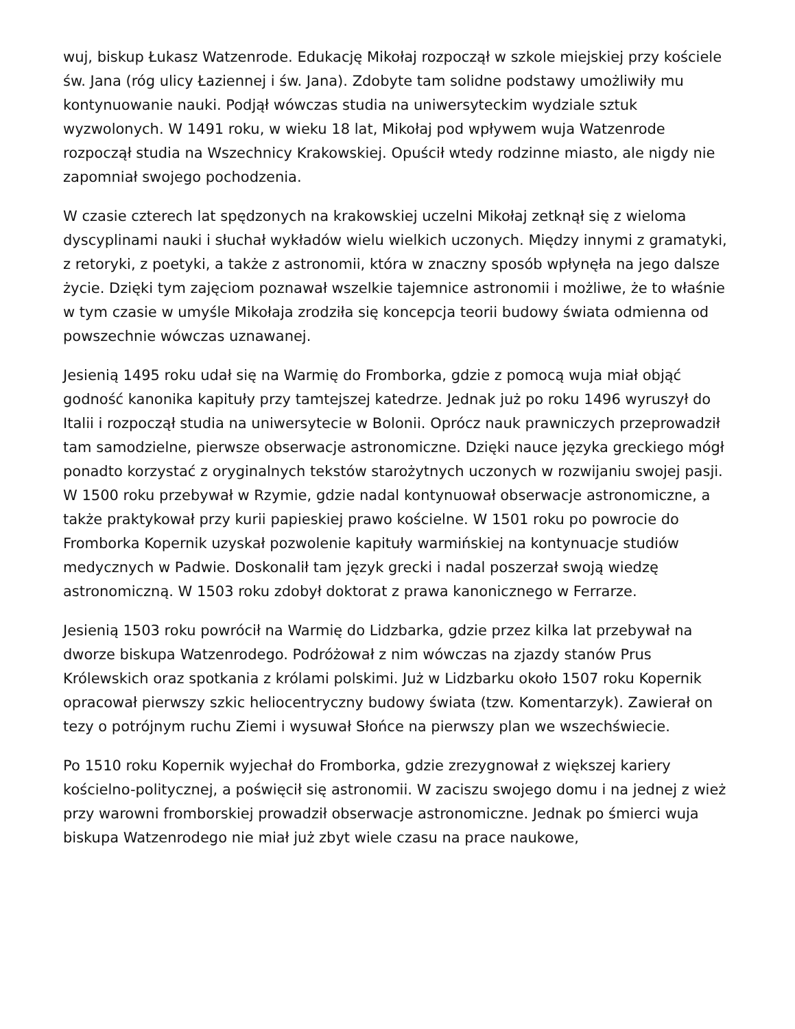wuj, biskup Łukasz Watzenrode. Edukację Mikołaj rozpoczął w szkole miejskiej przy kościele św. Jana (róg ulicy Łaziennej i św. Jana). Zdobyte tam solidne podstawy umożliwiły mu kontynuowanie nauki. Podjął wówczas studia na uniwersyteckim wydziale sztuk wyzwolonych. W 1491 roku, w wieku 18 lat, Mikołaj pod wpływem wuja Watzenrode rozpoczął studia na Wszechnicy Krakowskiej. Opuścił wtedy rodzinne miasto, ale nigdy nie zapomniał swojego pochodzenia.
W czasie czterech lat spędzonych na krakowskiej uczelni Mikołaj zetknął się z wieloma dyscyplinami nauki i słuchał wykładów wielu wielkich uczonych. Między innymi z gramatyki, z retoryki, z poetyki, a także z astronomii, która w znaczny sposób wpłynęła na jego dalsze życie. Dzięki tym zajęciom poznawał wszelkie tajemnice astronomii i możliwe, że to właśnie w tym czasie w umyśle Mikołaja zrodziła się koncepcja teorii budowy świata odmienna od powszechnie wówczas uznawanej.
Jesienią 1495 roku udał się na Warmię do Fromborka, gdzie z pomocą wuja miał objąć godność kanonika kapituły przy tamtejszej katedrze. Jednak już po roku 1496 wyruszył do Italii i rozpoczął studia na uniwersytecie w Bolonii. Oprócz nauk prawniczych przeprowadził tam samodzielne, pierwsze obserwacje astronomiczne. Dzięki nauce języka greckiego mógł ponadto korzystać z oryginalnych tekstów starożytnych uczonych w rozwijaniu swojej pasji. W 1500 roku przebywał w Rzymie, gdzie nadal kontynuował obserwacje astronomiczne, a także praktykował przy kurii papieskiej prawo kościelne. W 1501 roku po powrocie do Fromborka Kopernik uzyskał pozwolenie kapituły warmińskiej na kontynuacje studiów medycznych w Padwie. Doskonalił tam język grecki i nadal poszerzał swoją wiedzę astronomiczną. W 1503 roku zdobył doktorat z prawa kanonicznego w Ferrarze.
Jesienią 1503 roku powrócił na Warmię do Lidzbarka, gdzie przez kilka lat przebywał na dworze biskupa Watzenrodego. Podróżował z nim wówczas na zjazdy stanów Prus Królewskich oraz spotkania z królami polskimi. Już w Lidzbarku około 1507 roku Kopernik opracował pierwszy szkic heliocentryczny budowy świata (tzw. Komentarzyk). Zawierał on tezy o potrójnym ruchu Ziemi i wysuwał Słońce na pierwszy plan we wszechświecie.
Po 1510 roku Kopernik wyjechał do Fromborka, gdzie zrezygnował z większej kariery kościelno-politycznej, a poświęcił się astronomii. W zaciszu swojego domu i na jednej z wież przy warowni fromborskiej prowadził obserwacje astronomiczne. Jednak po śmierci wuja biskupa Watzenrodego nie miał już zbyt wiele czasu na prace naukowe,